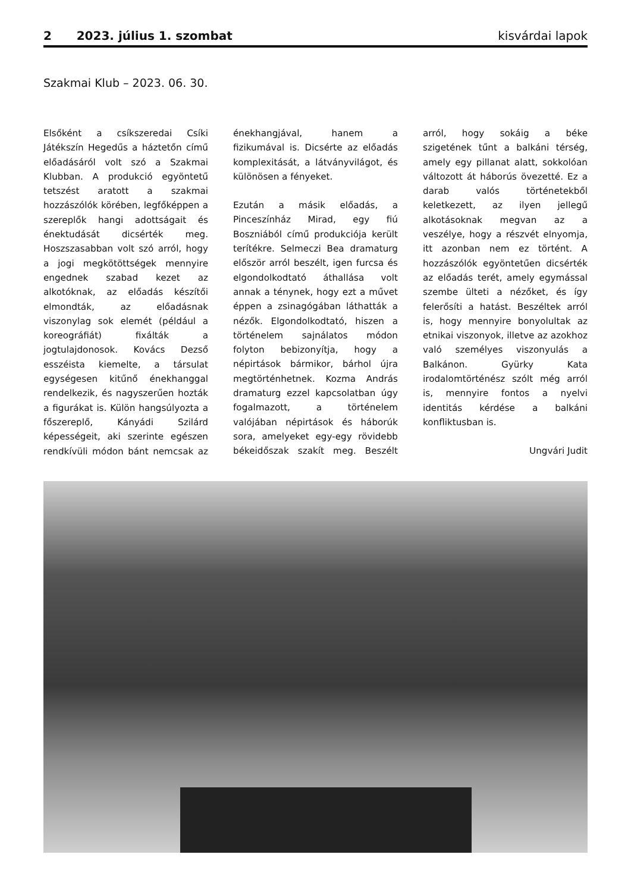2 2023. július 1. szombat kisvárdai lapok
Szakmai Klub – 2023. 06. 30.
Elsőként a csíkszeredai Csíki Játékszín Hegedűs a háztetőn című előadásáról volt szó a Szakmai Klubban. A produkció egyöntetű tetszést aratott a szakmai hozzászólók körében, legfőképpen a szereplők hangi adottságait és énektudását dicsérték meg. Hoszszasabban volt szó arról, hogy a jogi megkötöttségek mennyire engednek szabad kezet az alkotóknak, az előadás készítői elmondták, az előadásnak viszonylag sok elemét (például a koreográfiát) fixálták a jogtulajdonosok. Kovács Dezső esszéista kiemelte, a társulat egységesen kitűnő énekhanggal rendelkezik, és nagyszerűen hozták a figurákat is. Külön hangsúlyozta a főszereplő, Kányádi Szilárd képességeit, aki szerinte egészen rendkívüli módon bánt nemcsak az énekhangjával, hanem a fizikumával is. Dicsérte az előadás komplexitását, a látványvilágot, és különösen a fényeket.
Ezután a másik előadás, a Pinceszínház Mirad, egy fiú Boszniából című produkciója került terítékre. Selmeczi Bea dramaturg először arról beszélt, igen furcsa és elgondolkodtató áthallása volt annak a ténynek, hogy ezt a művet éppen a zsinagógában láthatták a nézők. Elgondolkodtató, hiszen a történelem sajnálatos módon folyton bebizonyítja, hogy a népirtások bármikor, bárhol újra megtörténhetnek. Kozma András dramaturg ezzel kapcsolatban úgy fogalmazott, a történelem valójában népirtások és háborúk sora, amelyeket egy-egy rövidebb békeidőszak szakít meg. Beszélt arról, hogy sokáig a béke szigetének tűnt a balkáni térség, amely egy pillanat alatt, sokkolóan változott át háborús övezetté. Ez a darab valós történetekből keletkezett, az ilyen jellegű alkotásoknak megvan az a veszélye, hogy a részvét elnyomja, itt azonban nem ez történt. A hozzászólók egyöntetűen dicsérték az előadás terét, amely egymással szembe ülteti a nézőket, és így felerősíti a hatást. Beszéltek arról is, hogy mennyire bonyolultak az etnikai viszonyok, illetve az azokhoz való személyes viszonyulás a Balkánon. Gyürky Kata irodalomtörténész szólt még arról is, mennyire fontos a nyelvi identitás kérdése a balkáni konfliktusban is.
Ungvári Judit